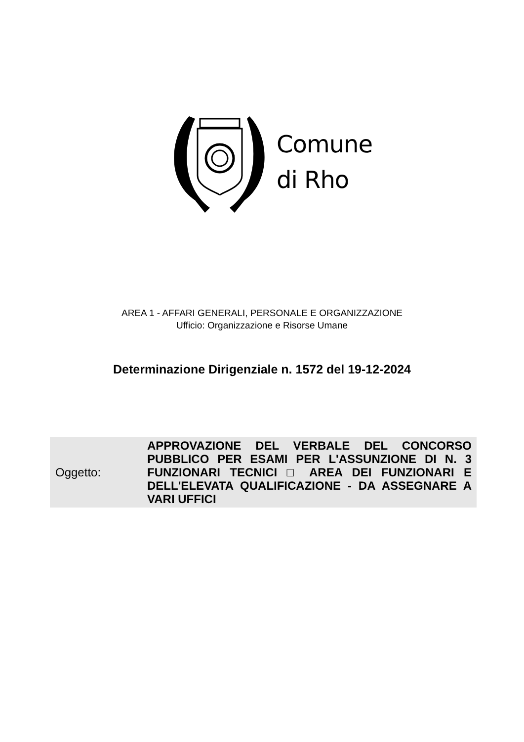Comune
di Rho
AREA 1 - AFFARI GENERALI, PERSONALE E ORGANIZZAZIONE
Ufficio: Organizzazione e Risorse Umane
Determinazione Dirigenziale n. 1572 del 19-12-2024
Oggetto:
APPROVAZIONE DEL VERBALE DEL CONCORSO PUBBLICO PER ESAMI PER L'ASSUNZIONE DI N. 3 FUNZIONARI TECNICI □ AREA DEI FUNZIONARI E DELL'ELEVATA QUALIFICAZIONE - DA ASSEGNARE A VARI UFFICI